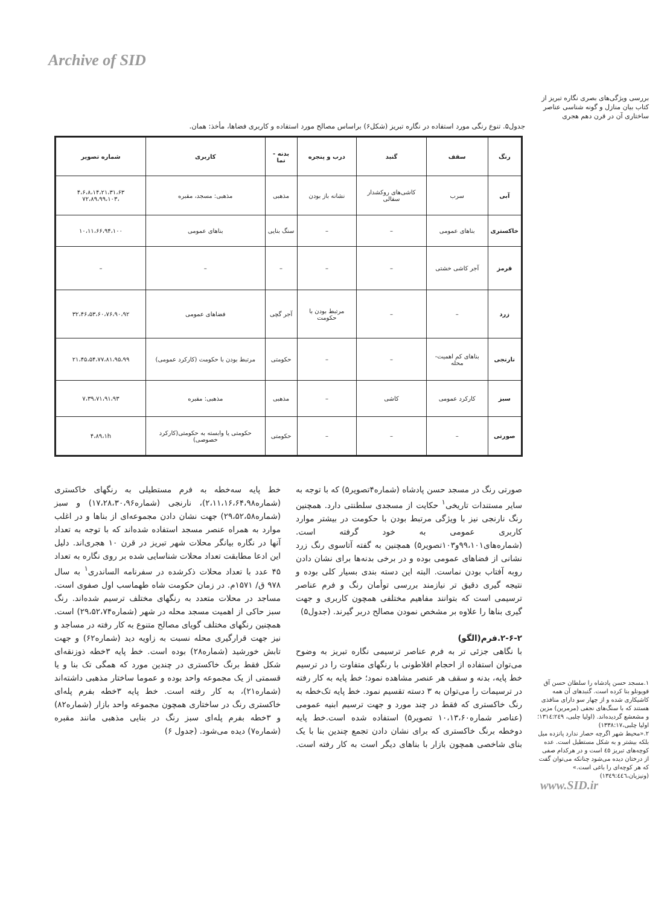Archive of SID
بررسی ویژگی‌های بصری نگاره تبریز از کتاب بیان منازل و گونه شناسی عناصر ساختاری آن در قرن دهم هجری
جدول۵. تنوع رنگی مورد استفاده در نگاره تبریز (شکل۶) براساس مصالح مورد استفاده و کاربری فضاها، مأخذ: همان.
| رنگ | سقف | گنبد | درب و پنجره | بدنه - نما | کاربری | شماره تصویر |
| --- | --- | --- | --- | --- | --- | --- |
| آبی | سرب | کاشی‌های روکشدار سفالی | نشانه باز بودن | مذهبی | مذهبی: مسجد، مقبره | ۴،۶،۸،۱۴،۲۱،۳۱،۶۳ ،۷۲،۸۹،۹۹،۱۰۳ |
| خاکستری | بناهای عمومی | – | – | سنگ بنایی | بناهای عمومی | ۱۰،۱۱،۶۶،۹۴،۱۰۰ |
| قرمز | آجر کاشی خشتی | – | – | – | – | – |
| زرد | – | – | مرتبط بودن با حکومت | آجر گچی | فضاهای عمومی | ۳۲،۴۶،۵۳،۶۰،۷۶،۹۰،۹۲ |
| نارنجی | بناهای کم اهمیت- محله | – | – | حکومتی | مرتبط بودن با حکومت (کارکرد عمومی) | ۲۱،۴۵،۵۴،۷۷،۸۱،۹۵،۹۹ |
| سبز | کارکرد عمومی | کاشی | – | مذهبی | مذهبی: مقبره | ۷،۳۹،۷۱،۹۱،۹۳ |
| صورتی | – | – | – | حکومتی | حکومتی یا وابسته به حکومتی(کارکرد خصوصی) | ۴،۸۹،۱h |
صورتی رنگ در مسجد حسن پادشاه (شماره۴تصویر۵) که با توجه به سایر مستندات تاریخی<sup>۱</sup> حکایت از مسجدی سلطنتی دارد. همچنین رنگ نارنجی نیز با ویژگی مرتبط بودن با حکومت در بیشتر موارد کاربری عمومی به خود گرفته است. (شماره‌های۹۹،۱۰۱و۱۰۳تصویر۵) همچنین به گفته آتاسوی رنگ زرد نشانی از فضاهای عمومی بوده و در برخی بدنه‌ها برای نشان دادن روبه آفتاب بودن نماست. البته این دسته بندی بسیار کلی بوده و نتیجه گیری دقیق تر نیازمند بررسی توأمان رنگ و فرم عناصر ترسیمی است که بتوانند مفاهیم مختلفی همچون کاربری و جهت گیری بناها را علاوه بر مشخص نمودن مصالح دربر گیرند. (جدول۵)
۲-۶-۲.فرم(الگو)
با نگاهی جزئی تر به فرم عناصر ترسیمی نگاره تبریز به وضوح می‌توان استفاده از احجام افلاطونی با رنگهای متفاوت را در ترسیم خط پایه، بدنه و سقف هر عنصر مشاهده نمود؛ خط پایه به کار رفته در ترسیمات را می‌توان به ۳ دسته تقسیم نمود. خط پایه تک‌خطه به رنگ خاکستری که فقط در چند مورد و جهت ترسیم ابنیه عمومی (عناصر شماره۱۰،۱۳،۶۰ تصویر۵) استفاده شده است.خط پایه دوخطه برنگ خاکستری که برای نشان دادن تجمع چندین بنا با یک بنای شاخصی همچون بازار با بناهای دیگر است به کار رفته است. خط پایه سه‌خطه به فرم مستطیلی به رنگهای خاکستری (شماره۲،۱۱،۱۶،۶۴،۹۸)، نارنجی (شماره۱۷،۲۸،۳۰،۹۶) و سبز (شماره۲۹،۵۲،۵۸) جهت نشان دادن مجموعه‌ای از بناها و در اغلب موارد به همراه عنصر مسجد استفاده شده‌اند که با توجه به تعداد آنها در نگاره بیانگر محلات شهر تبریز در قرن ۱۰ هجری‌اند. دلیل این ادعا مطابقت تعداد محلات شناسایی شده بر روی نگاره به تعداد ۴۵ عدد با تعداد محلات ذکرشده در سفرنامه الساندری<sup>۱</sup> به سال ۹۷۸ ق/ ۱۵۷۱م. در زمان حکومت شاه طهماسب اول صفوی است. مساجد در محلات متعدد به رنگهای مختلف ترسیم شده‌اند. رنگ سبز حاکی از اهمیت مسجد محله در شهر (شماره۲۹،۵۲،۷۴) است. همچنین رنگهای مختلف گویای مصالح متنوع به کار رفته در مساجد و نیز جهت قرارگیری محله نسبت به زاویه دید (شماره۶۲) و جهت تابش خورشید (شماره۲۸) بوده است. خط پایه ۳خطه ذوزنقه‌ای شکل فقط برنگ خاکستری در چندین مورد که همگی تک بنا و یا قسمتی از یک مجموعه واحد بوده و عموما ساختار مذهبی داشته‌اند (شماره۲۱)، به کار رفته است. خط پایه ۳خطه بفرم پله‌ای خاکستری رنگ در ساختاری همچون مجموعه واحد بازار (شماره۸۲) و ۳خطه بفرم پله‌ای سبز رنگ در بنایی مذهبی مانند مقبره (شماره۷) دیده می‌شود. (جدول ۶)
۱.مسجد حسن پادشاه را سلطان حسن آق قویونلو بنا کرده است. گنبدهای آن همه کاشیکاری شده و از چهار سو دارای منافذی هستند که با سنگ‌های نجفی (مرمرین) مزین و مشعشع گردیده‌اند. (اولیا چلبی، ۱۳۱٤:۲٤۹؛ اولیا چلبی،۱۳۳۸:۱۷)
۲.«محیط شهر اگرچه حصار ندارد پانزده میل بلکه بیشتر و به شکل مستطیل است. عده کوچه‌های تبریز ٤٥ است و در هرکدام صفی از درختان دیده می‌شود چنانکه می‌توان گفت که هر کوچه‌ای را باغی است.» (ونیزیان،۱۳٤۹:٤٤٦)
www.SID.ir